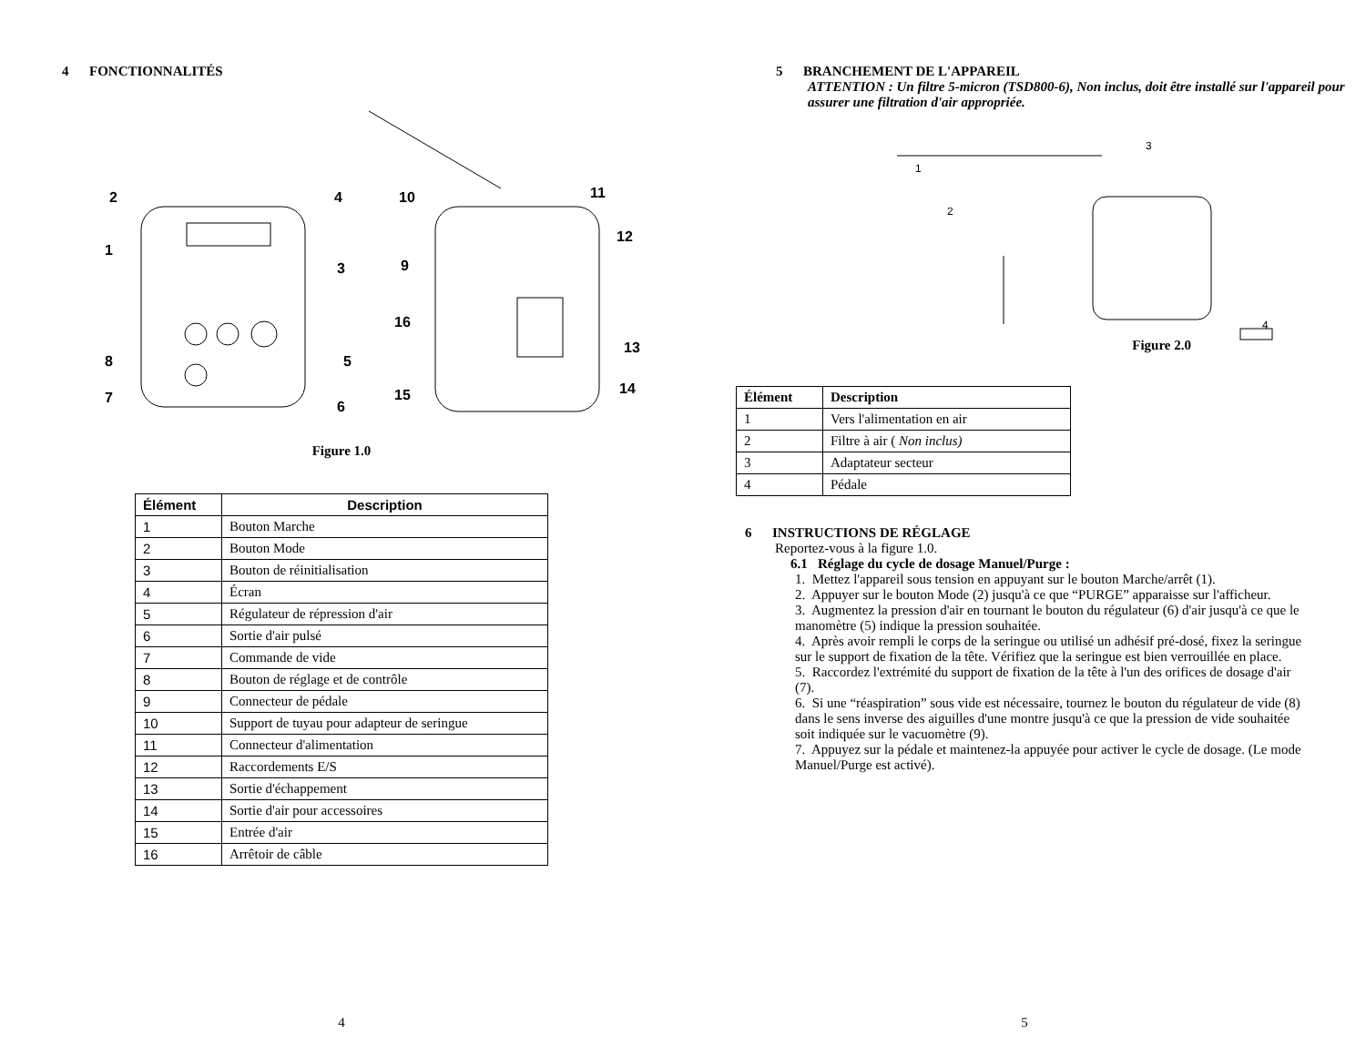4 FONCTIONNALITÉS
2
4
1
3
8
5
7
6
10
11
12
9
16
13
15
14
Figure 1.0
| Élément | Description |
| --- | --- |
| 1 | Bouton Marche |
| 2 | Bouton Mode |
| 3 | Bouton de réinitialisation |
| 4 | Écran |
| 5 | Régulateur de répression d'air |
| 6 | Sortie d'air pulsé |
| 7 | Commande de vide |
| 8 | Bouton de réglage et de contrôle |
| 9 | Connecteur de pédale |
| 10 | Support de tuyau pour adapteur de seringue |
| 11 | Connecteur d'alimentation |
| 12 | Raccordements E/S |
| 13 | Sortie d'échappement |
| 14 | Sortie d'air pour accessoires |
| 15 | Entrée d'air |
| 16 | Arrêtoir de câble |
4
5 BRANCHEMENT DE L'APPAREIL
ATTENTION : Un filtre 5-micron (TSD800-6), Non inclus, doit être installé sur l'appareil pour assurer une filtration d'air appropriée.
1
2
3
4
Figure 2.0
| Élément | Description |
| --- | --- |
| 1 | Vers l'alimentation en air |
| 2 | Filtre à air ( Non inclus) |
| 3 | Adaptateur secteur |
| 4 | Pédale |
6 INSTRUCTIONS DE RÉGLAGE
Reportez-vous à la figure 1.0.
6.1 Réglage du cycle de dosage Manuel/Purge :
1. Mettez l'appareil sous tension en appuyant sur le bouton Marche/arrêt (1).
2. Appuyer sur le bouton Mode (2) jusqu'à ce que “PURGE” apparaisse sur l'afficheur.
3. Augmentez la pression d'air en tournant le bouton du régulateur (6) d'air jusqu'à ce que le manomètre (5) indique la pression souhaitée.
4. Après avoir rempli le corps de la seringue ou utilisé un adhésif pré-dosé, fixez la seringue sur le support de fixation de la tête. Vérifiez que la seringue est bien verrouillée en place.
5. Raccordez l'extrémité du support de fixation de la tête à l'un des orifices de dosage d'air (7).
6. Si une “réaspiration” sous vide est nécessaire, tournez le bouton du régulateur de vide (8) dans le sens inverse des aiguilles d'une montre jusqu'à ce que la pression de vide souhaitée soit indiquée sur le vacuomètre (9).
7. Appuyez sur la pédale et maintenez-la appuyée pour activer le cycle de dosage. (Le mode Manuel/Purge est activé).
5